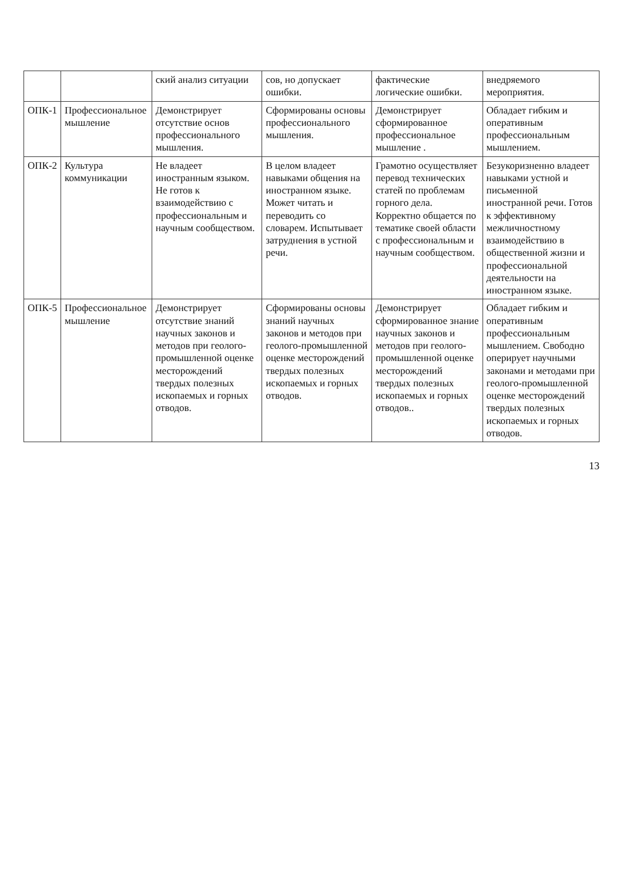| | | ский анализ ситуации | сов, но допускает ошибки. | фактические логические ошибки. | внедряемого мероприятия. |
| ОПК-1 | Профессиональное мышление | Демонстрирует отсутствие основ профессионального мышления. | Сформированы основы профессионального мышления. | Демонстрирует сформированное профессиональное мышление . | Обладает гибким и оперативным профессиональным мышлением. |
| ОПК-2 | Культура коммуникации | Не владеет иностранным языком. Не готов к взаимодействию с профессиональным и научным сообществом. | В целом владеет навыками общения на иностранном языке. Может читать и переводить со словарем. Испытывает затруднения в устной речи. | Грамотно осуществляет перевод технических статей по проблемам горного дела. Корректно общается по тематике своей области с профессиональным и научным сообществом. | Безукоризненно владеет навыками устной и письменной иностранной речи. Готов к эффективному межличностному взаимодействию в общественной жизни и профессиональной деятельности на иностранном языке. |
| ОПК-5 | Профессиональное мышление | Демонстрирует отсутствие знаний научных законов и методов при геолого-промышленной оценке месторождений твердых полезных ископаемых и горных отводов. | Сформированы основы знаний научных законов и методов при геолого-промышленной оценке месторождений твердых полезных ископаемых и горных отводов. | Демонстрирует сформированное знание научных законов и методов при геолого-промышленной оценке месторождений твердых полезных ископаемых и горных отводов.. | Обладает гибким и оперативным профессиональным мышлением. Свободно оперирует научными законами и методами при геолого-промышленной оценке месторождений твердых полезных ископаемых и горных отводов. |
13